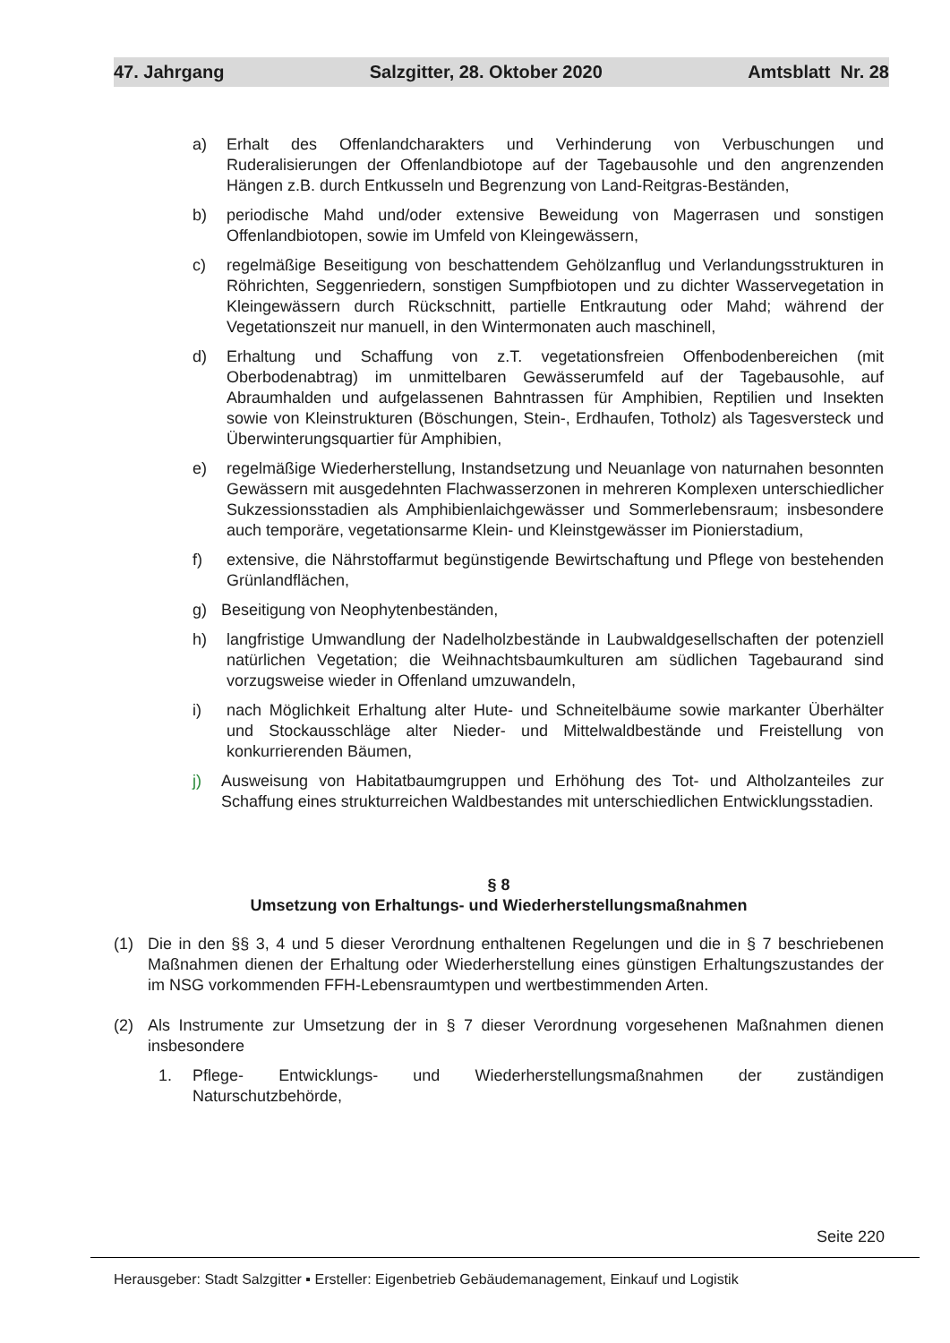47. Jahrgang Salzgitter, 28. Oktober 2020 Amtsblatt Nr. 28
a) Erhalt des Offenlandcharakters und Verhinderung von Verbuschungen und Ruderalisierungen der Offenlandbiotope auf der Tagebausohle und den angrenzenden Hängen z.B. durch Entkusseln und Begrenzung von Land-Reitgras-Beständen,
b) periodische Mahd und/oder extensive Beweidung von Magerrasen und sonstigen Offenlandbiotopen, sowie im Umfeld von Kleingewässern,
c) regelmäßige Beseitigung von beschattendem Gehölzanflug und Verlandungsstrukturen in Röhrichten, Seggenriedern, sonstigen Sumpfbiotopen und zu dichter Wasservegetation in Kleingewässern durch Rückschnitt, partielle Entkrautung oder Mahd; während der Vegetationszeit nur manuell, in den Wintermonaten auch maschinell,
d) Erhaltung und Schaffung von z.T. vegetationsfreien Offenbodenbereichen (mit Oberbodenabtrag) im unmittelbaren Gewässerumfeld auf der Tagebausohle, auf Abraumhalden und aufgelassenen Bahntrassen für Amphibien, Reptilien und Insekten sowie von Kleinstrukturen (Böschungen, Stein-, Erdhaufen, Totholz) als Tagesversteck und Überwinterungsquartier für Amphibien,
e) regelmäßige Wiederherstellung, Instandsetzung und Neuanlage von naturnahen besonnten Gewässern mit ausgedehnten Flachwasserzonen in mehreren Komplexen unterschiedlicher Sukzessionsstadien als Amphibienlaichgewässer und Sommerlebensraum; insbesondere auch temporäre, vegetationsarme Klein- und Kleinstgewässer im Pionierstadium,
f) extensive, die Nährstoffarmut begünstigende Bewirtschaftung und Pflege von bestehenden Grünlandflächen,
g) Beseitigung von Neophytenbeständen,
h) langfristige Umwandlung der Nadelholzbestände in Laubwaldgesellschaften der potenziell natürlichen Vegetation; die Weihnachtsbaumkulturen am südlichen Tagebaurand sind vorzugsweise wieder in Offenland umzuwandeln,
i) nach Möglichkeit Erhaltung alter Hute- und Schneitelbäume sowie markanter Überhälter und Stockausschläge alter Nieder- und Mittelwaldbestände und Freistellung von konkurrierenden Bäumen,
j) Ausweisung von Habitatbaumgruppen und Erhöhung des Tot- und Altholzanteiles zur Schaffung eines strukturreichen Waldbestandes mit unterschiedlichen Entwicklungsstadien.
§ 8
Umsetzung von Erhaltungs- und Wiederherstellungsmaßnahmen
(1) Die in den §§ 3, 4 und 5 dieser Verordnung enthaltenen Regelungen und die in § 7 beschriebenen Maßnahmen dienen der Erhaltung oder Wiederherstellung eines günstigen Erhaltungszustandes der im NSG vorkommenden FFH-Lebensraumtypen und wertbestimmenden Arten.
(2) Als Instrumente zur Umsetzung der in § 7 dieser Verordnung vorgesehenen Maßnahmen dienen insbesondere
1. Pflege- Entwicklungs- und Wiederherstellungsmaßnahmen der zuständigen Naturschutzbehörde,
Seite 220
Herausgeber: Stadt Salzgitter ▪ Ersteller: Eigenbetrieb Gebäudemanagement, Einkauf und Logistik